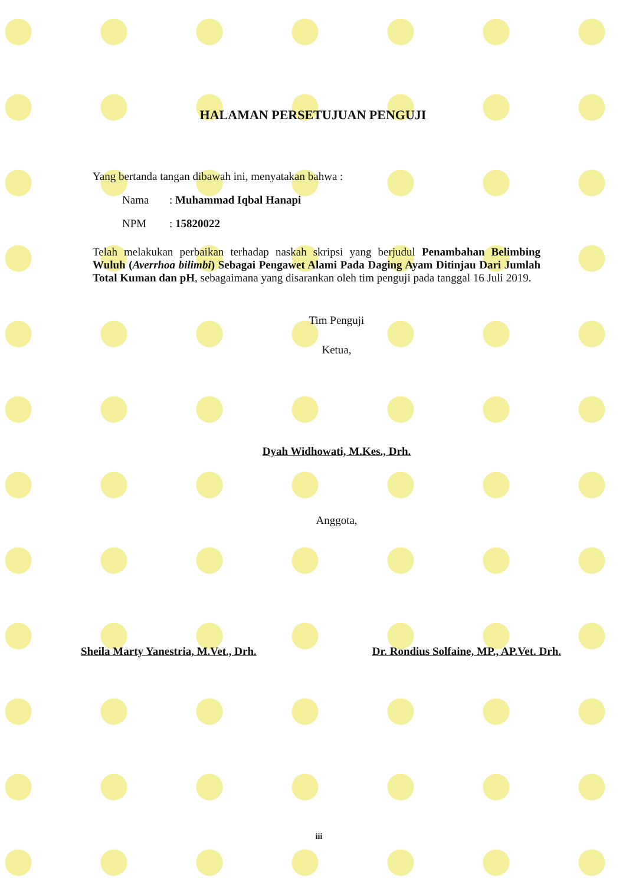HALAMAN PERSETUJUAN PENGUJI
Yang bertanda tangan dibawah ini, menyatakan bahwa :
Nama: Muhammad Iqbal Hanapi
NPM: 15820022
Telah melakukan perbaikan terhadap naskah skripsi yang berjudul Penambahan Belimbing Wuluh (Averrhoa bilimbi) Sebagai Pengawet Alami Pada Daging Ayam Ditinjau Dari Jumlah Total Kuman dan pH, sebagaimana yang disarankan oleh tim penguji pada tanggal 16 Juli 2019.
Tim Penguji
Ketua,
Dyah Widhowati, M.Kes., Drh.
Anggota,
Sheila Marty Yanestria, M.Vet., Drh. Dr. Rondius Solfaine, MP., AP.Vet. Drh.
iii